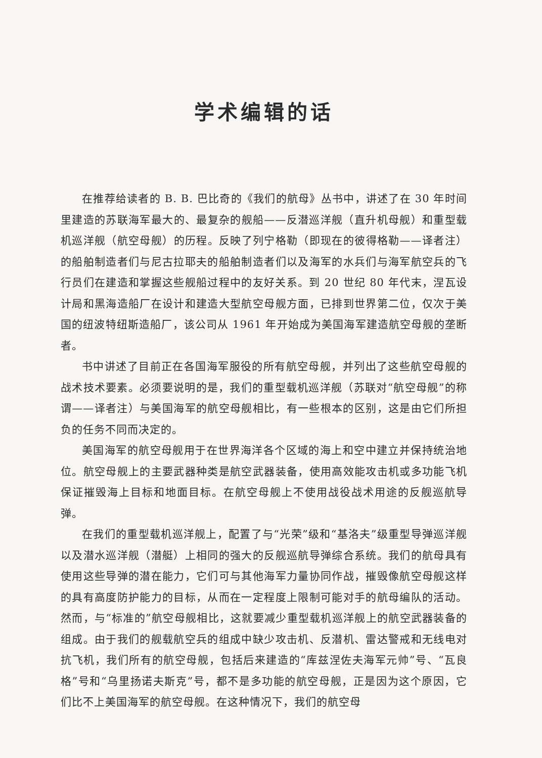学术编辑的话
在推荐给读者的 B. B. 巴比奇的《我们的航母》丛书中，讲述了在 30 年时间里建造的苏联海军最大的、最复杂的舰船——反潜巡洋舰（直升机母舰）和重型载机巡洋舰（航空母舰）的历程。反映了列宁格勒（即现在的彼得格勒——译者注）的船舶制造者们与尼古拉耶夫的船舶制造者们以及海军的水兵们与海军航空兵的飞行员们在建造和掌握这些舰船过程中的友好关系。到 20 世纪 80 年代末，涅瓦设计局和黑海造船厂在设计和建造大型航空母舰方面，已排到世界第二位，仅次于美国的纽波特纽斯造船厂，该公司从 1961 年开始成为美国海军建造航空母舰的垄断者。
书中讲述了目前正在各国海军服役的所有航空母舰，并列出了这些航空母舰的战术技术要素。必须要说明的是，我们的重型载机巡洋舰（苏联对“航空母舰”的称谓——译者注）与美国海军的航空母舰相比，有一些根本的区别，这是由它们所担负的任务不同而决定的。
美国海军的航空母舰用于在世界海洋各个区域的海上和空中建立并保持统治地位。航空母舰上的主要武器种类是航空武器装备，使用高效能攻击机或多功能飞机保证摧毁海上目标和地面目标。在航空母舰上不使用战役战术用途的反舰巡航导弹。
在我们的重型载机巡洋舰上，配置了与“光荣”级和“基洛夫”级重型导弹巡洋舰以及潜水巡洋舰（潜艇）上相同的强大的反舰巡航导弹综合系统。我们的航母具有使用这些导弹的潜在能力，它们可与其他海军力量协同作战，摧毁像航空母舰这样的具有高度防护能力的目标，从而在一定程度上限制可能对手的航母编队的活动。然而，与“标准的”航空母舰相比，这就要减少重型载机巡洋舰上的航空武器装备的组成。由于我们的舰载航空兵的组成中缺少攻击机、反潜机、雷达警戒和无线电对抗飞机，我们所有的航空母舰，包括后来建造的“库兹涅佐夫海军元帅”号、“瓦良格”号和“乌里扬诺夫斯克”号，都不是多功能的航空母舰，正是因为这个原因，它们比不上美国海军的航空母舰。在这种情况下，我们的航空母